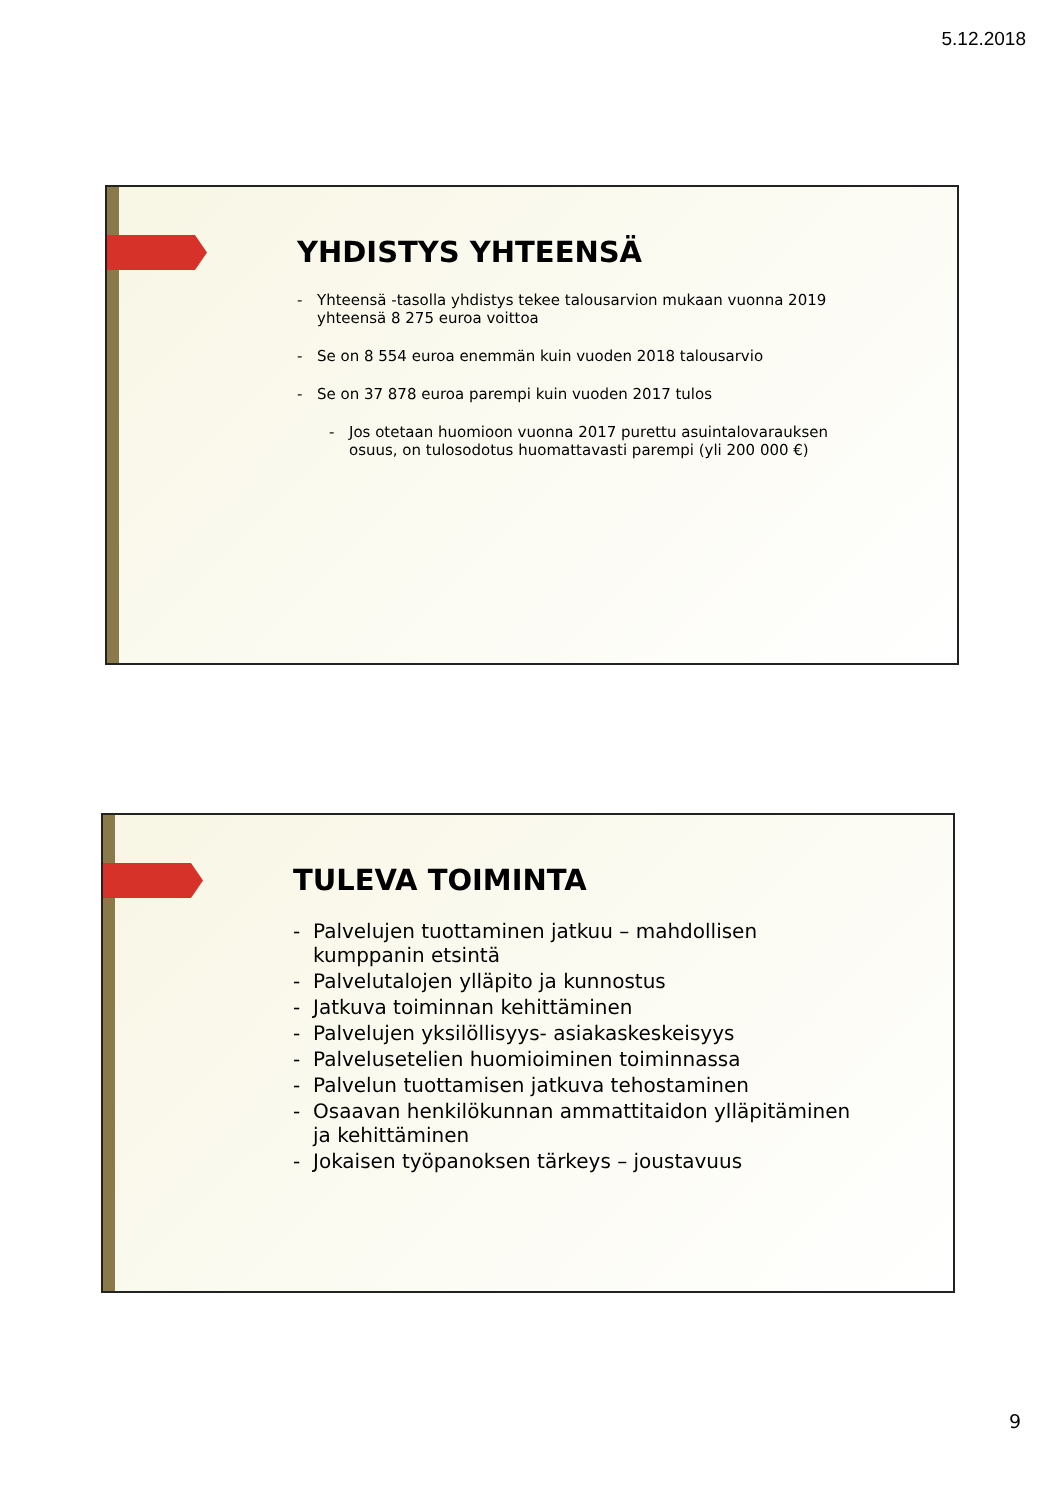5.12.2018
YHDISTYS YHTEENSÄ
- Yhteensä -tasolla yhdistys tekee talousarvion mukaan vuonna 2019 yhteensä 8 275 euroa voittoa
- Se on 8 554 euroa enemmän kuin vuoden 2018 talousarvio
- Se on 37 878 euroa parempi kuin vuoden 2017 tulos
- Jos otetaan huomioon vuonna 2017 purettu asuintalovarauksen osuus, on tulosodotus huomattavasti parempi (yli 200 000 €)
TULEVA TOIMINTA
- Palvelujen tuottaminen jatkuu – mahdollisen kumppanin etsintä
- Palvelutalojen ylläpito ja kunnostus
- Jatkuva toiminnan kehittäminen
- Palvelujen yksilöllisyys- asiakaskeskeisyys
- Palvelusetelien huomioiminen toiminnassa
- Palvelun tuottamisen jatkuva tehostaminen
- Osaavan henkilökunnan ammattitaidon ylläpitäminen ja kehittäminen
- Jokaisen työpanoksen tärkeys – joustavuus
9